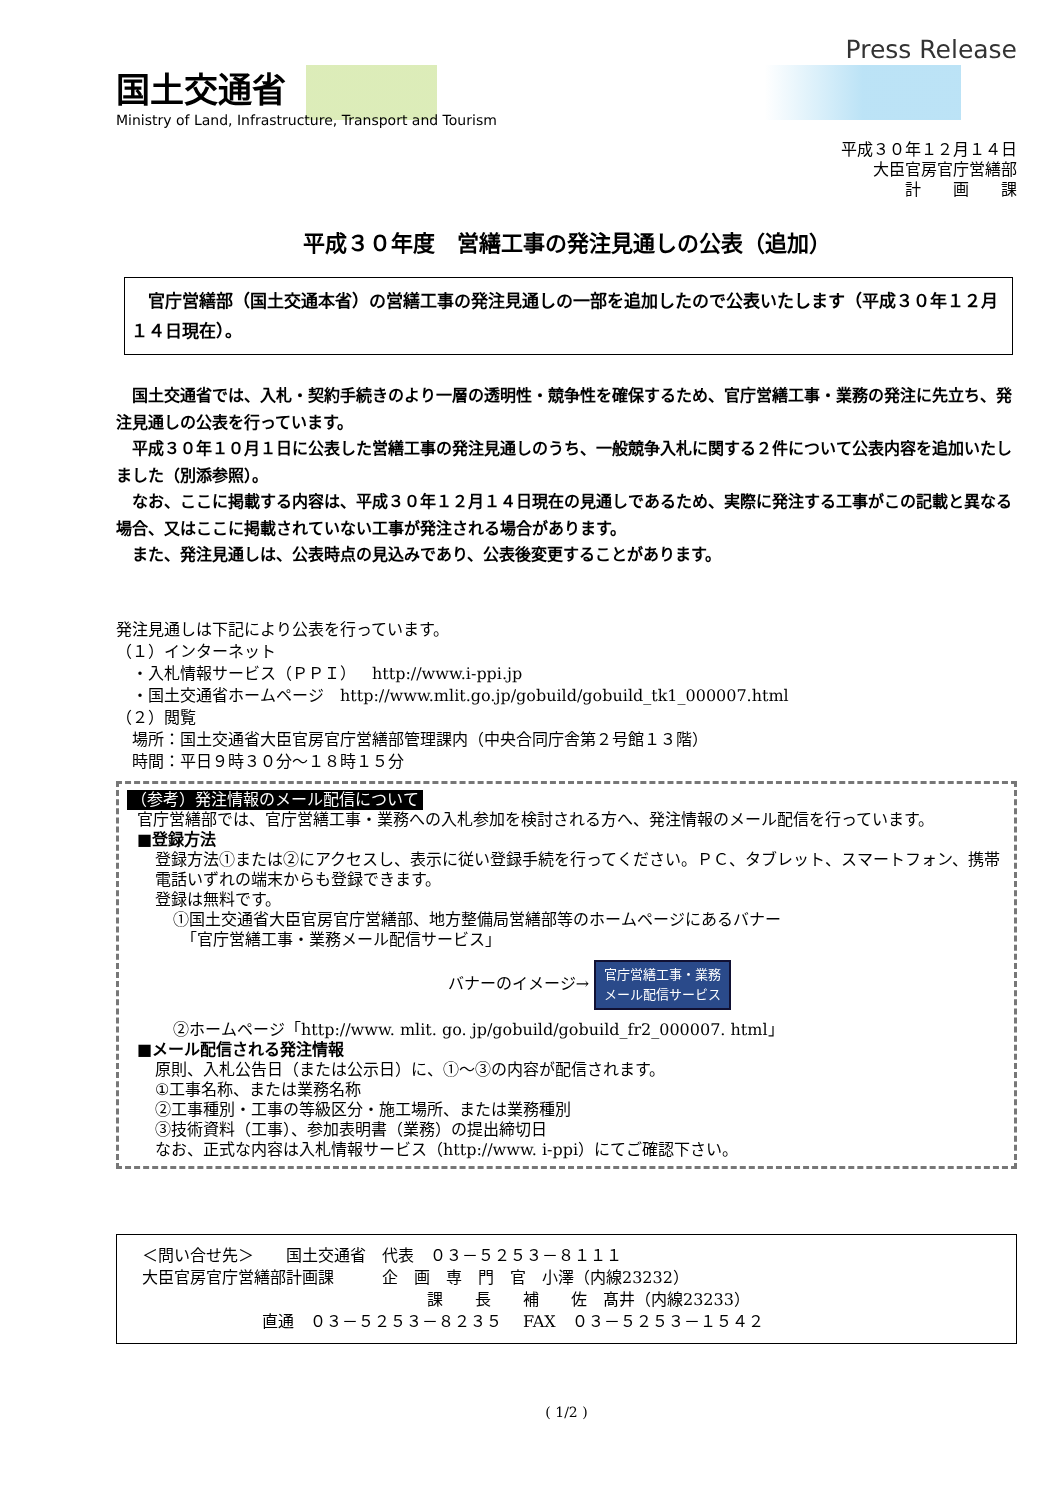国土交通省
Ministry of Land, Infrastructure, Transport and Tourism
Press Release
平成３０年１２月１４日
大臣官房官庁営繕部
計　　画　　課
平成３０年度　営繕工事の発注見通しの公表（追加）
　官庁営繕部（国土交通本省）の営繕工事の発注見通しの一部を追加したので公表いたします（平成３０年１２月１４日現在）。
　国土交通省では、入札・契約手続きのより一層の透明性・競争性を確保するため、官庁営繕工事・業務の発注に先立ち、発注見通しの公表を行っています。
　平成３０年１０月１日に公表した営繕工事の発注見通しのうち、一般競争入札に関する２件について公表内容を追加いたしました（別添参照）。
　なお、ここに掲載する内容は、平成３０年１２月１４日現在の見通しであるため、実際に発注する工事がこの記載と異なる場合、又はここに掲載されていない工事が発注される場合があります。
　また、発注見通しは、公表時点の見込みであり、公表後変更することがあります。
発注見通しは下記により公表を行っています。
（１）インターネット
　・入札情報サービス（ＰＰＩ）　http://www.i-ppi.jp
　・国土交通省ホームページ　http://www.mlit.go.jp/gobuild/gobuild_tk1_000007.html
（２）閲覧
　場所：国土交通省大臣官房官庁営繕部管理課内（中央合同庁舎第２号館１３階）
　時間：平日９時３０分～１８時１５分
（参考）発注情報のメール配信について
官庁営繕部では、官庁営繕工事・業務への入札参加を検討される方へ、発注情報のメール配信を行っています。
■登録方法
登録方法①または②にアクセスし、表示に従い登録手続を行ってください。ＰＣ、タブレット、スマートフォン、携帯電話いずれの端末からも登録できます。
登録は無料です。
①国土交通省大臣官房官庁営繕部、地方整備局営繕部等のホームページにあるバナー
　「官庁営繕工事・業務メール配信サービス」
バナーのイメージ→ 官庁営繕工事・業務
メール配信サービス
②ホームページ「http://www. mlit. go. jp/gobuild/gobuild_fr2_000007. html」
■メール配信される発注情報
原則、入札公告日（または公示日）に、①～③の内容が配信されます。
①工事名称、または業務名称
②工事種別・工事の等級区分・施工場所、または業務種別
③技術資料（工事）、参加表明書（業務）の提出締切日
なお、正式な内容は入札情報サービス（http://www. i-ppi）にてご確認下さい。
＜問い合せ先＞　　国土交通省　代表　０３－５２５３－８１１１
大臣官房官庁営繕部計画課　　　企　画　専　門　官　小澤（内線23232）
課　　長　　補　　佐　髙井（内線23233）
直通　０３－５２５３－８２３５　 FAX　０３－５２５３－１５４２
( 1/2 )